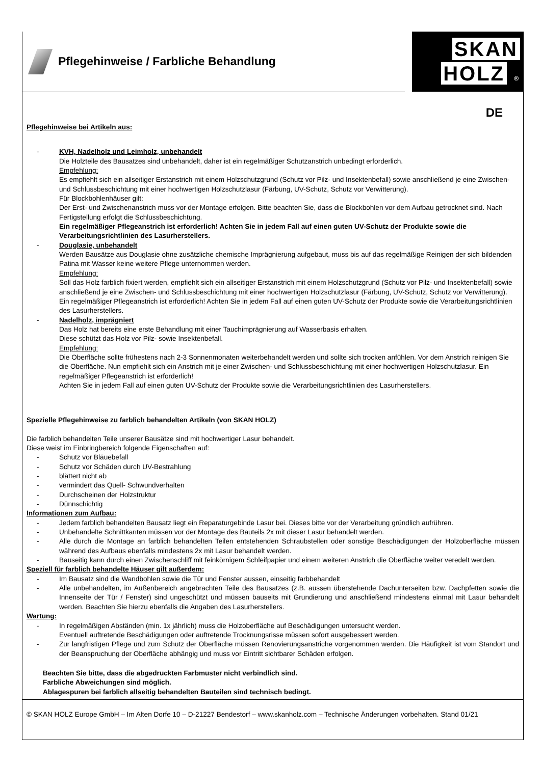Pflegehinweise / Farbliche Behandlung
SKAN
HOLZ ®
DE
Pflegehinweise bei Artikeln aus:
- KVH, Nadelholz und Leimholz, unbehandelt
Die Holzteile des Bausatzes sind unbehandelt, daher ist ein regelmäßiger Schutzanstrich unbedingt erforderlich.
Empfehlung:
Es empfiehlt sich ein allseitiger Erstanstrich mit einem Holzschutzgrund (Schutz vor Pilz- und Insektenbefall) sowie anschließend je eine Zwischen- und Schlussbeschichtung mit einer hochwertigen Holzschutzlasur (Färbung, UV-Schutz, Schutz vor Verwitterung).
Für Blockbohlenhäuser gilt:
Der Erst- und Zwischenanstrich muss vor der Montage erfolgen. Bitte beachten Sie, dass die Blockbohlen vor dem Aufbau getrocknet sind. Nach Fertigstellung erfolgt die Schlussbeschichtung.
Ein regelmäßiger Pflegeanstrich ist erforderlich! Achten Sie in jedem Fall auf einen guten UV-Schutz der Produkte sowie die Verarbeitungsrichtlinien des Lasurherstellers.
- Douglasie, unbehandelt
Werden Bausätze aus Douglasie ohne zusätzliche chemische Imprägnierung aufgebaut, muss bis auf das regelmäßige Reinigen der sich bildenden Patina mit Wasser keine weitere Pflege unternommen werden.
Empfehlung:
Soll das Holz farblich fixiert werden, empfiehlt sich ein allseitiger Erstanstrich mit einem Holzschutzgrund (Schutz vor Pilz- und Insektenbefall) sowie anschließend je eine Zwischen- und Schlussbeschichtung mit einer hochwertigen Holzschutzlasur (Färbung, UV-Schutz, Schutz vor Verwitterung).
Ein regelmäßiger Pflegeanstrich ist erforderlich! Achten Sie in jedem Fall auf einen guten UV-Schutz der Produkte sowie die Verarbeitungsrichtlinien des Lasurherstellers.
- Nadelholz, imprägniert
Das Holz hat bereits eine erste Behandlung mit einer Tauchimprägnierung auf Wasserbasis erhalten.
Diese schützt das Holz vor Pilz- sowie Insektenbefall.
Empfehlung:
Die Oberfläche sollte frühestens nach 2-3 Sonnenmonaten weiterbehandelt werden und sollte sich trocken anfühlen. Vor dem Anstrich reinigen Sie die Oberfläche. Nun empfiehlt sich ein Anstrich mit je einer Zwischen- und Schlussbeschichtung mit einer hochwertigen Holzschutzlasur. Ein regelmäßiger Pflegeanstrich ist erforderlich!
Achten Sie in jedem Fall auf einen guten UV-Schutz der Produkte sowie die Verarbeitungsrichtlinien des Lasurherstellers.
Spezielle Pflegehinweise zu farblich behandelten Artikeln (von SKAN HOLZ)
Die farblich behandelten Teile unserer Bausätze sind mit hochwertiger Lasur behandelt.
Diese weist im Einbringbereich folgende Eigenschaften auf:
- Schutz vor Bläuebefall
- Schutz vor Schäden durch UV-Bestrahlung
- blättert nicht ab
- vermindert das Quell- Schwundverhalten
- Durchscheinen der Holzstruktur
- Dünnschichtig
Informationen zum Aufbau:
- Jedem farblich behandelten Bausatz liegt ein Reparaturgebinde Lasur bei. Dieses bitte vor der Verarbeitung gründlich aufrühren.
- Unbehandelte Schnittkanten müssen vor der Montage des Bauteils 2x mit dieser Lasur behandelt werden.
- Alle durch die Montage an farblich behandelten Teilen entstehenden Schraubstellen oder sonstige Beschädigungen der Holzoberfläche müssen während des Aufbaus ebenfalls mindestens 2x mit Lasur behandelt werden.
- Bauseitig kann durch einen Zwischenschliff mit feinkörnigem Schleifpapier und einem weiteren Anstrich die Oberfläche weiter veredelt werden.
Speziell für farblich behandelte Häuser gilt außerdem:
- Im Bausatz sind die Wandbohlen sowie die Tür und Fenster aussen, einseitig farbbehandelt
- Alle unbehandelten, im Außenbereich angebrachten Teile des Bausatzes (z.B. aussen überstehende Dachunterseiten bzw. Dachpfetten sowie die Innenseite der Tür / Fenster) sind ungeschützt und müssen bauseits mit Grundierung und anschließend mindestens einmal mit Lasur behandelt werden. Beachten Sie hierzu ebenfalls die Angaben des Lasurherstellers.
Wartung:
- In regelmäßigen Abständen (min. 1x jährlich) muss die Holzoberfläche auf Beschädigungen untersucht werden.
Eventuell auftretende Beschädigungen oder auftretende Trocknungsrisse müssen sofort ausgebessert werden.
- Zur langfristigen Pflege und zum Schutz der Oberfläche müssen Renovierungsanstriche vorgenommen werden. Die Häufigkeit ist vom Standort und der Beanspruchung der Oberfläche abhängig und muss vor Eintritt sichtbarer Schäden erfolgen.
Beachten Sie bitte, dass die abgedruckten Farbmuster nicht verbindlich sind.
Farbliche Abweichungen sind möglich.
Ablagespuren bei farblich allseitig behandelten Bauteilen sind technisch bedingt.
© SKAN HOLZ Europe GmbH – Im Alten Dorfe 10 – D-21227 Bendestorf – www.skanholz.com – Technische Änderungen vorbehalten. Stand 01/21